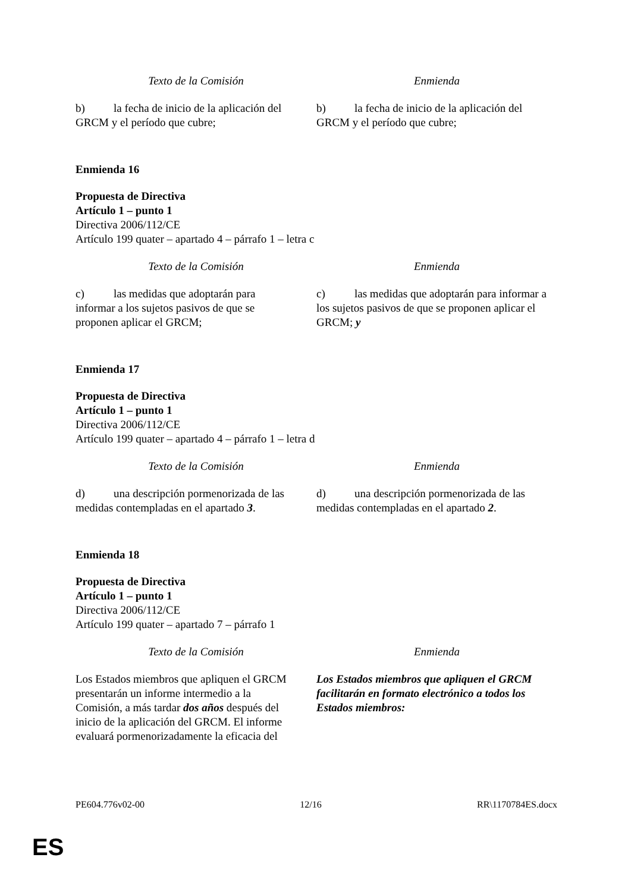| Texto de la Comisión | Enmienda |
| --- | --- |
| b) la fecha de inicio de la aplicación del GRCM y el período que cubre; | b) la fecha de inicio de la aplicación del GRCM y el período que cubre; |
Enmienda 16
Propuesta de Directiva
Artículo 1 – punto 1
Directiva 2006/112/CE
Artículo 199 quater – apartado 4 – párrafo 1 – letra c
| Texto de la Comisión | Enmienda |
| --- | --- |
| c) las medidas que adoptarán para informar a los sujetos pasivos de que se proponen aplicar el GRCM; | c) las medidas que adoptarán para informar a los sujetos pasivos de que se proponen aplicar el GRCM; y |
Enmienda 17
Propuesta de Directiva
Artículo 1 – punto 1
Directiva 2006/112/CE
Artículo 199 quater – apartado 4 – párrafo 1 – letra d
| Texto de la Comisión | Enmienda |
| --- | --- |
| d) una descripción pormenorizada de las medidas contempladas en el apartado 3 . | d) una descripción pormenorizada de las medidas contempladas en el apartado 2 . |
Enmienda 18
Propuesta de Directiva
Artículo 1 – punto 1
Directiva 2006/112/CE
Artículo 199 quater – apartado 7 – párrafo 1
| Texto de la Comisión | Enmienda |
| --- | --- |
| Los Estados miembros que apliquen el GRCM presentarán un informe intermedio a la Comisión, a más tardar dos años después del inicio de la aplicación del GRCM. El informe evaluará pormenorizadamente la eficacia del | Los Estados miembros que apliquen el GRCM facilitarán en formato electrónico a todos los Estados miembros: |
PE604.776v02-00 12/16 RR\1170784ES.docx
ES